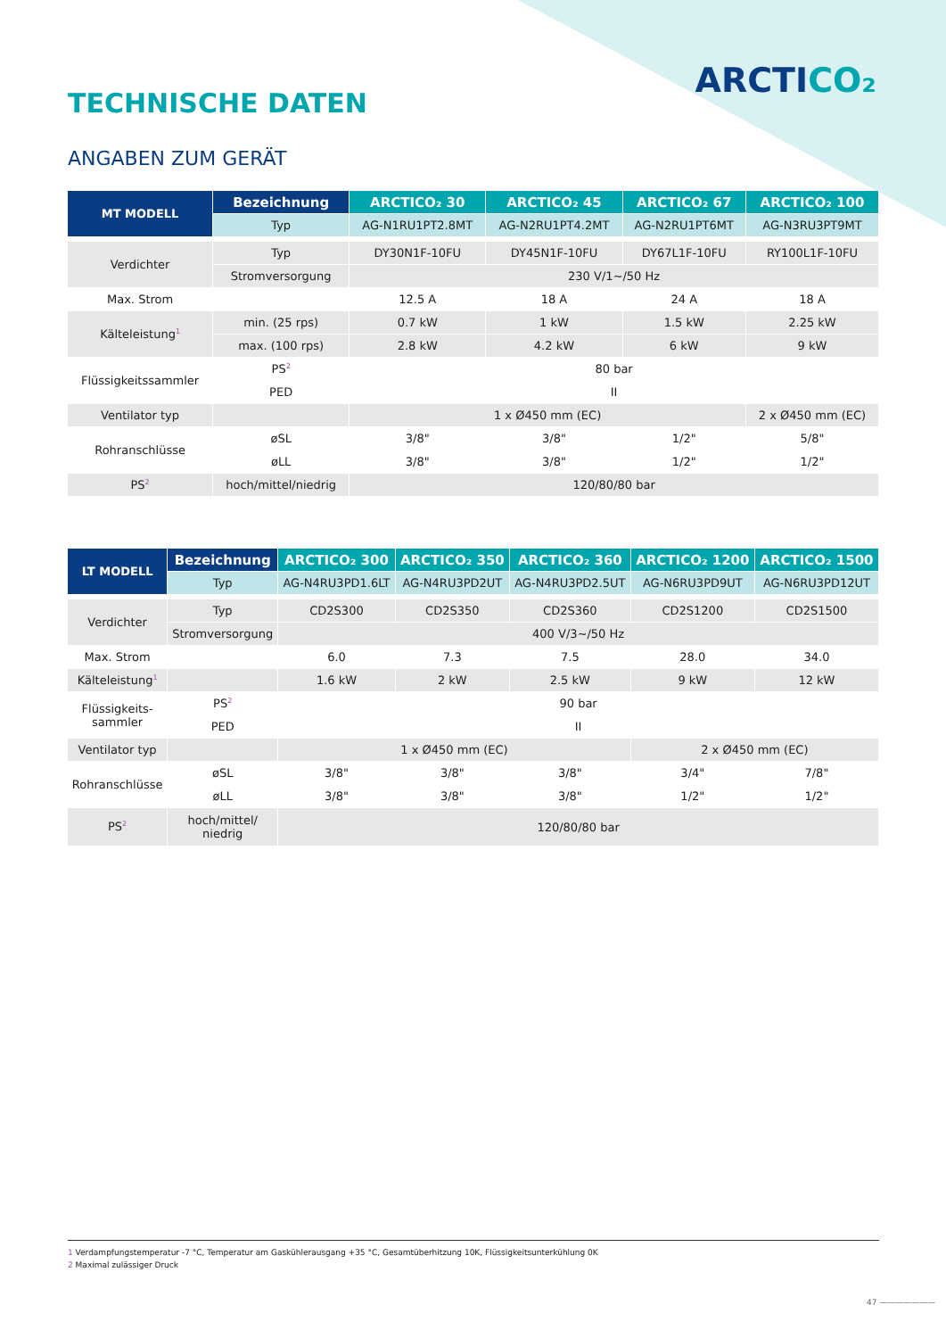ARCTICO₂
TECHNISCHE DATEN
ANGABEN ZUM GERÄT
| MT MODELL | Bezeichnung | ARCTICO₂ 30 | ARCTICO₂ 45 | ARCTICO₂ 67 | ARCTICO₂ 100 |
| --- | --- | --- | --- | --- | --- |
| | Typ | AG-N1RU1PT2.8MT | AG-N2RU1PT4.2MT | AG-N2RU1PT6MT | AG-N3RU3PT9MT |
| Verdichter | Typ | DY30N1F-10FU | DY45N1F-10FU | DY67L1F-10FU | RY100L1F-10FU |
| | Stromversorgung | 230 V/1~/50 Hz | | | |
| Max. Strom | | 12.5 A | 18 A | 24 A | 18 A |
| Kälteleistung<sup>1</sup> | min. (25 rps) | 0.7 kW | 1 kW | 1.5 kW | 2.25 kW |
| | max. (100 rps) | 2.8 kW | 4.2 kW | 6 kW | 9 kW |
| Flüssigkeitssammler | PS<sup>2</sup> | 80 bar | | | |
| | PED | II | | | |
| Ventilator typ | | 1 x Ø450 mm (EC) | | | 2 x Ø450 mm (EC) |
| Rohranschlüsse | øSL | 3/8" | 3/8" | 1/2" | 5/8" |
| | øLL | 3/8" | 3/8" | 1/2" | 1/2" |
| PS<sup>2</sup> | hoch/mittel/niedrig | 120/80/80 bar | | | |
| LT MODELL | Bezeichnung | ARCTICO₂ 300 | ARCTICO₂ 350 | ARCTICO₂ 360 | ARCTICO₂ 1200 | ARCTICO₂ 1500 |
| --- | --- | --- | --- | --- | --- | --- |
| | Typ | AG-N4RU3PD1.6LT | AG-N4RU3PD2UT | AG-N4RU3PD2.5UT | AG-N6RU3PD9UT | AG-N6RU3PD12UT |
| Verdichter | Typ | CD2S300 | CD2S350 | CD2S360 | CD2S1200 | CD2S1500 |
| | Stromversorgung | 400 V/3~/50 Hz | | | | |
| Max. Strom | | 6.0 | 7.3 | 7.5 | 28.0 | 34.0 |
| Kälteleistung<sup>1</sup> | | 1.6 kW | 2 kW | 2.5 kW | 9 kW | 12 kW |
| Flüssigkeits- sammler | PS<sup>2</sup> | 90 bar | | | | |
| | PED | II | | | | |
| Ventilator typ | | 1 x Ø450 mm (EC) | | | 2 x Ø450 mm (EC) | |
| Rohranschlüsse | øSL | 3/8" | 3/8" | 3/8" | 3/4" | 7/8" |
| | øLL | 3/8" | 3/8" | 3/8" | 1/2" | 1/2" |
| PS<sup>2</sup> | hoch/mittel/ niedrig | 120/80/80 bar | | | | |
1 Verdampfungstemperatur -7 °C, Temperatur am Gaskühlerausgang +35 °C, Gesamtüberhitzung 10K, Flüssigkeitsunterkühlung 0K
2 Maximal zulässiger Druck
47 ———————